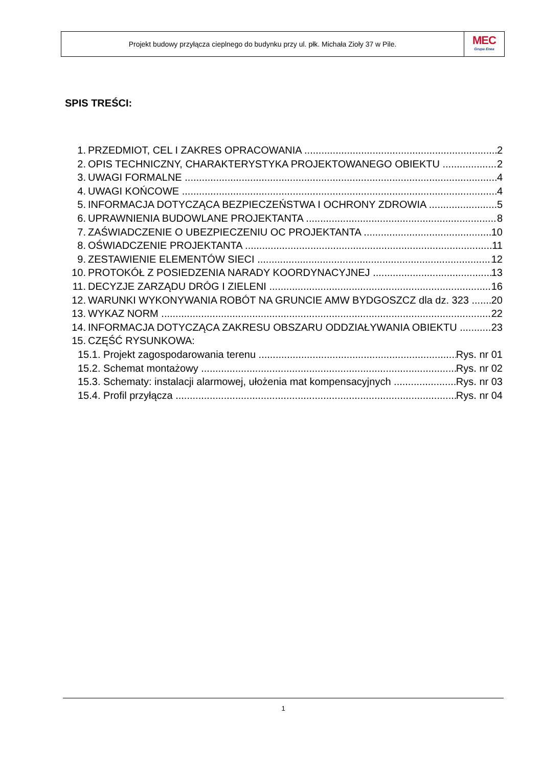Projekt budowy przyłącza cieplnego do budynku przy ul. płk. Michała Zioły 37 w Pile.
MEC
Grupa Enea
SPIS TREŚCI:
1. PRZEDMIOT, CEL I ZAKRES OPRACOWANIA 2
2. OPIS TECHNICZNY, CHARAKTERYSTYKA PROJEKTOWANEGO OBIEKTU 2
3. UWAGI FORMALNE 4
4. UWAGI KOŃCOWE 4
5. INFORMACJA DOTYCZĄCA BEZPIECZEŃSTWA I OCHRONY ZDROWIA 5
6. UPRAWNIENIA BUDOWLANE PROJEKTANTA 8
7. ZAŚWIADCZENIE O UBEZPIECZENIU OC PROJEKTANTA 10
8. OŚWIADCZENIE PROJEKTANTA 11
9. ZESTAWIENIE ELEMENTÓW SIECI 12
10. PROTOKÓŁ Z POSIEDZENIA NARADY KOORDYNACYJNEJ 13
11. DECYZJE ZARZĄDU DRÓG I ZIELENI 16
12. WARUNKI WYKONYWANIA ROBÓT NA GRUNCIE AMW BYDGOSZCZ dla dz. 323 20
13. WYKAZ NORM 22
14. INFORMACJA DOTYCZĄCA ZAKRESU OBSZARU ODDZIAŁYWANIA OBIEKTU 23
15. CZĘŚĆ RYSUNKOWA:
15.1. Projekt zagospodarowania terenu Rys. nr 01
15.2. Schemat montażowy Rys. nr 02
15.3. Schematy: instalacji alarmowej, ułożenia mat kompensacyjnych Rys. nr 03
15.4. Profil przyłącza Rys. nr 04
1